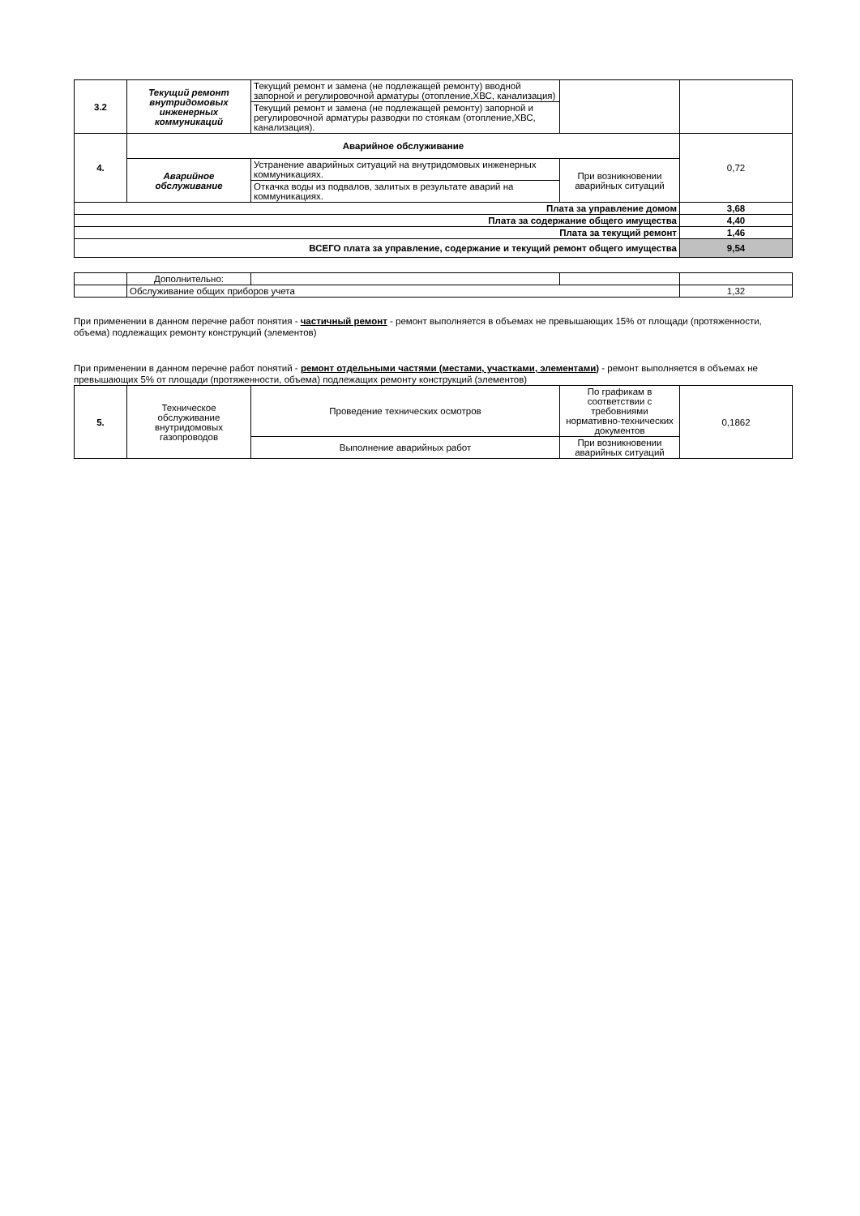| 3.2 | Текущий ремонт внутридомовых инженерных коммуникаций | Текущий ремонт и замена (не подлежащей ремонту) вводной запорной и регулировочной арматуры (отопление,ХВС, канализация) | | |
| | | Текущий ремонт и замена (не подлежащей ремонту) запорной и регулировочной арматуры разводки по стоякам (отопление,ХВС, канализация). | | |
| 4. | Аварийное обслуживание | | | 0,72 |
| | Аварийное обслуживание | Устранение аварийных ситуаций на внутридомовых инженерных коммуникациях. | При возникновении аварийных ситуаций | |
| | | Откачка воды из подвалов, залитых в результате аварий на коммуникациях. | | |
| Плата за управление домом | | | | 3,68 |
| Плата за содержание общего имущества | | | | 4,40 |
| Плата за текущий ремонт | | | | 1,46 |
| ВСЕГО плата за управление, содержание и текущий ремонт общего имущества | | | | 9,54 |
| | Дополнительно: | | | |
| | Обслуживание общих приборов учета | | | 1,32 |
При применении в данном перечне работ понятия - частичный ремонт - ремонт выполняется в объемах не превышающих 15% от площади (протяженности, объема) подлежащих ремонту конструкций (элементов)
При применении в данном перечне работ понятий - ремонт отдельными частями (местами, участками, элементами) - ремонт выполняется в объемах не превышающих 5% от площади (протяженности, объема) подлежащих ремонту конструкций (элементов)
| 5. | Техническое обслуживание внутридомовых газопроводов | Проведение технических осмотров | По графикам в соответствии с требовниями нормативно-технических документов | 0,1862 |
| | | Выполнение аварийных работ | При возникновении аварийных ситуаций | |